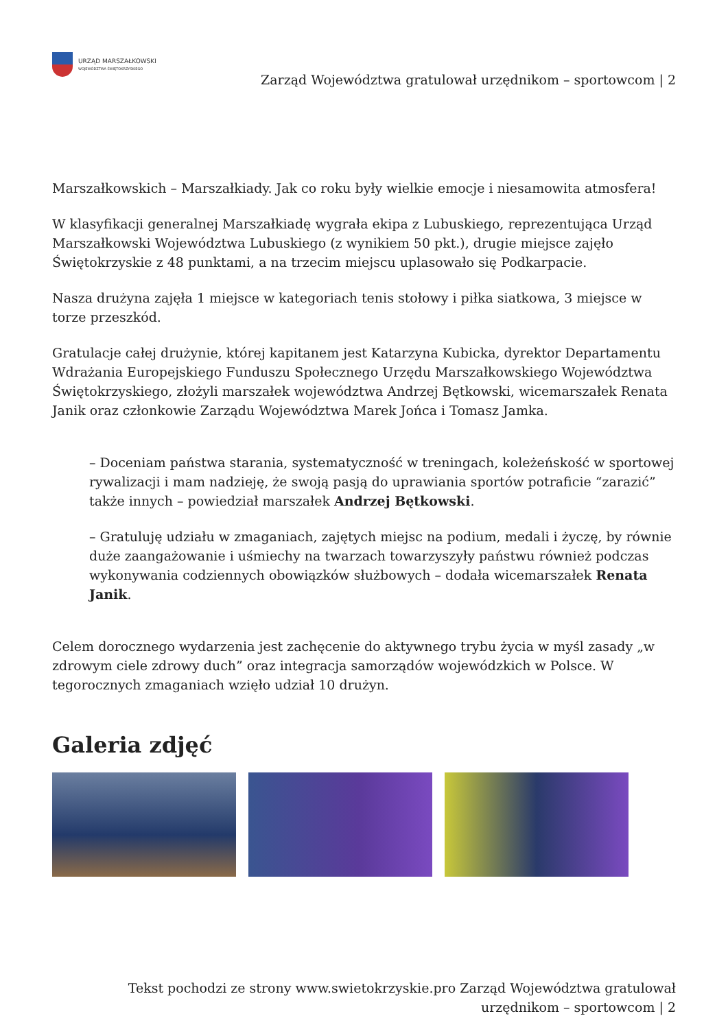URZĄD MARSZAŁKOWSKI
WOJEWÓDZTWA ŚWIĘTOKRZYSKIEGO
Zarząd Województwa gratulował urzędnikom – sportowcom | 2
Marszałkowskich – Marszałkiady. Jak co roku były wielkie emocje i niesamowita atmosfera!
W klasyfikacji generalnej Marszałkiadę wygrała ekipa z Lubuskiego, reprezentująca Urząd Marszałkowski Województwa Lubuskiego (z wynikiem 50 pkt.), drugie miejsce zajęło Świętokrzyskie z 48 punktami, a na trzecim miejscu uplasowało się Podkarpacie.
Nasza drużyna zajęła 1 miejsce w kategoriach tenis stołowy i piłka siatkowa, 3 miejsce w torze przeszkód.
Gratulacje całej drużynie, której kapitanem jest Katarzyna Kubicka, dyrektor Departamentu Wdrażania Europejskiego Funduszu Społecznego Urzędu Marszałkowskiego Województwa Świętokrzyskiego, złożyli marszałek województwa Andrzej Bętkowski, wicemarszałek Renata Janik oraz członkowie Zarządu Województwa Marek Jońca i Tomasz Jamka.
– Doceniam państwa starania, systematyczność w treningach, koleżeńskość w sportowej rywalizacji i mam nadzieję, że swoją pasją do uprawiania sportów potraficie “zarazić” także innych – powiedział marszałek Andrzej Bętkowski.
– Gratuluję udziału w zmaganiach, zajętych miejsc na podium, medali i życzę, by równie duże zaangażowanie i uśmiechy na twarzach towarzyszyły państwu również podczas wykonywania codziennych obowiązków służbowych – dodała wicemarszałek Renata Janik.
Celem dorocznego wydarzenia jest zachęcenie do aktywnego trybu życia w myśl zasady „w zdrowym ciele zdrowy duch” oraz integracja samorządów wojewódzkich w Polsce. W tegorocznych zmaganiach wzięło udział 10 drużyn.
Galeria zdjęć
Tekst pochodzi ze strony www.swietokrzyskie.pro Zarząd Województwa gratulował urzędnikom – sportowcom | 2